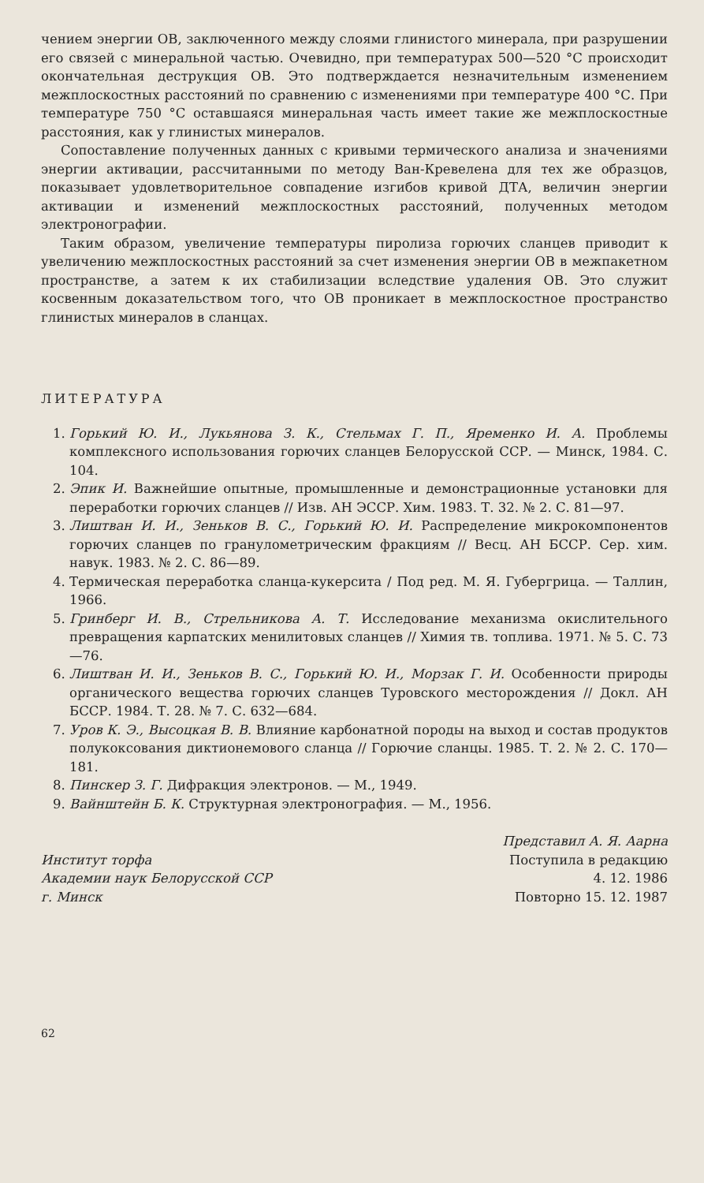чением энергии ОВ, заключенного между слоями глинистого минерала, при разрушении его связей с минеральной частью. Очевидно, при температурах 500—520 °С происходит окончательная деструкция ОВ. Это подтверждается незначительным изменением межплоскостных расстояний по сравнению с изменениями при температуре 400 °С. При температуре 750 °С оставшаяся минеральная часть имеет такие же межплоскостные расстояния, как у глинистых минералов.
Сопоставление полученных данных с кривыми термического анализа и значениями энергии активации, рассчитанными по методу Ван-Кревелена для тех же образцов, показывает удовлетворительное совпадение изгибов кривой ДТА, величин энергии активации и изменений межплоскостных расстояний, полученных методом электронографии.
Таким образом, увеличение температуры пиролиза горючих сланцев приводит к увеличению межплоскостных расстояний за счет изменения энергии ОВ в межпакетном пространстве, а затем к их стабилизации вследствие удаления ОВ. Это служит косвенным доказательством того, что ОВ проникает в межплоскостное пространство глинистых минералов в сланцах.
ЛИТЕРАТУРА
1. Горький Ю. И., Лукьянова З. К., Стельмах Г. П., Яременко И. А. Проблемы комплексного использования горючих сланцев Белорусской ССР. — Минск, 1984. С. 104.
2. Эпик И. Важнейшие опытные, промышленные и демонстрационные установки для переработки горючих сланцев // Изв. АН ЭССР. Хим. 1983. Т. 32. № 2. С. 81—97.
3. Лиштван И. И., Зеньков В. С., Горький Ю. И. Распределение микрокомпонентов горючих сланцев по гранулометрическим фракциям // Весц. АН БССР. Сер. хим. навук. 1983. № 2. С. 86—89.
4. Термическая переработка сланца-кукерсита / Под ред. М. Я. Губергрица. — Таллин, 1966.
5. Гринберг И. В., Стрельникова А. Т. Исследование механизма окислительного превращения карпатских менилитовых сланцев // Химия тв. топлива. 1971. № 5. С. 73—76.
6. Лиштван И. И., Зеньков В. С., Горький Ю. И., Морзак Г. И. Особенности природы органического вещества горючих сланцев Туровского месторождения // Докл. АН БССР. 1984. Т. 28. № 7. С. 632—684.
7. Уров К. Э., Высоцкая В. В. Влияние карбонатной породы на выход и состав продуктов полукоксования диктионемового сланца // Горючие сланцы. 1985. Т. 2. № 2. С. 170—181.
8. Пинскер З. Г. Дифракция электронов. — М., 1949.
9. Вайнштейн Б. К. Структурная электронография. — М., 1956.
Представил А. Я. Аарна
Институт торфа
Академии наук Белорусской ССР
г. Минск
Поступила в редакцию
4. 12. 1986
Повторно 15. 12. 1987
62